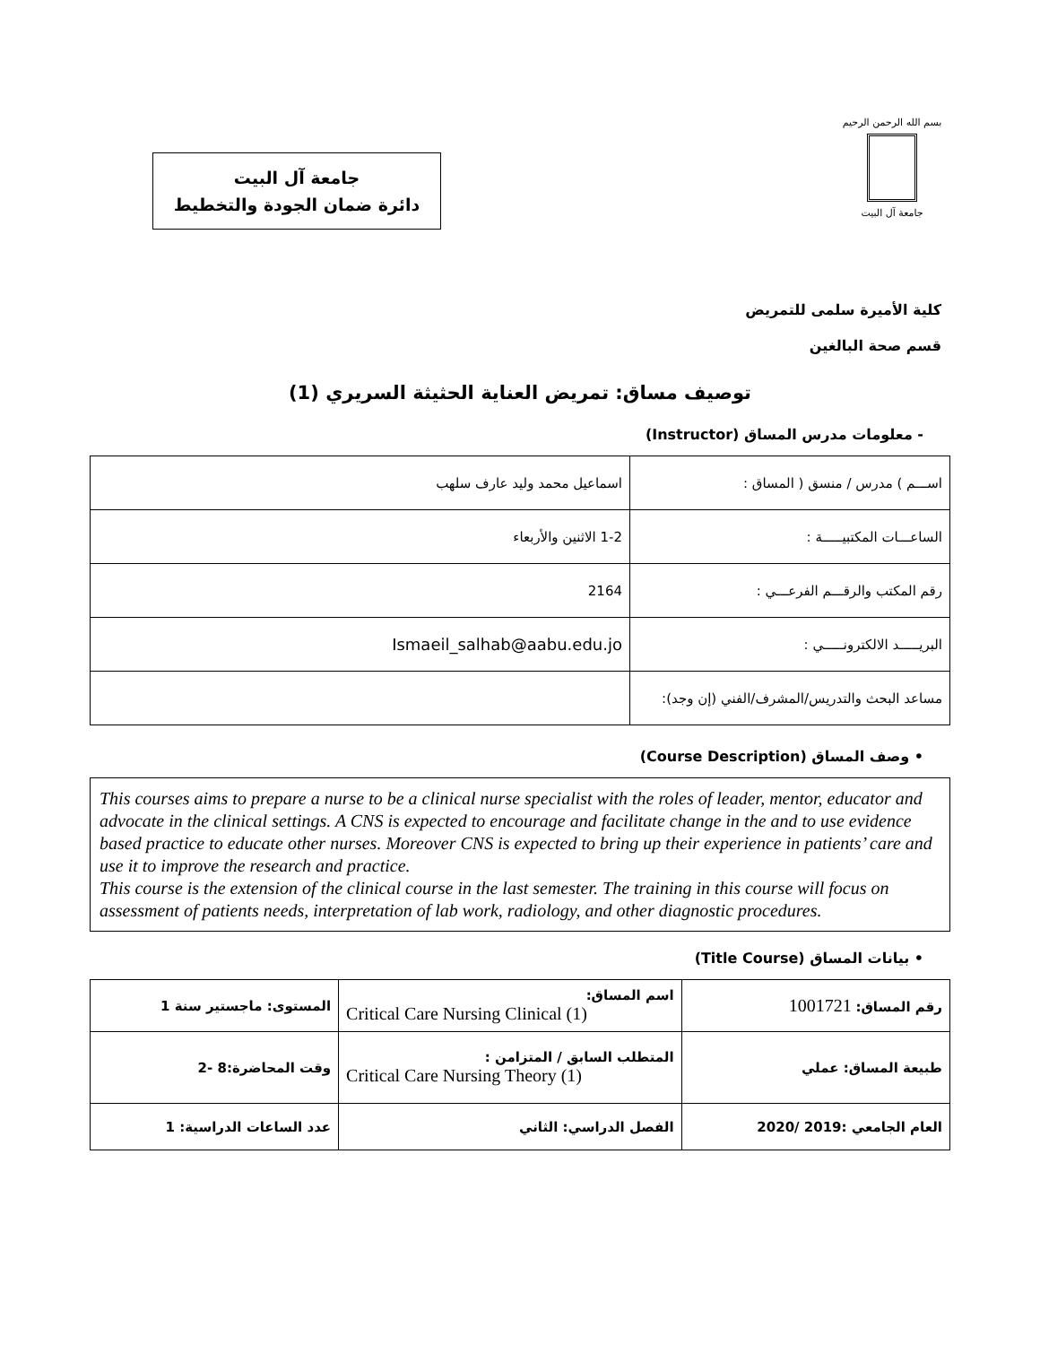بسم الله الرحمن الرحيم
جامعة آل البيت
جامعة آل البيت
دائرة ضمان الجودة والتخطيط
كلية الأميرة سلمى للتمريض
قسم صحة البالغين
توصيف مساق: تمريض العناية الحثيثة السريري (1)
- معلومات مدرس المساق (Instructor)
| اســـم ) مدرس / منسق ( المساق : | اسماعيل محمد وليد عارف سلهب |
| الساعـــات المكتبيـــــة : | 1-2 الاثنين والأربعاء |
| رقم المكتب والرقـــم الفرعـــي : | 2164 |
| البريـــــد الالكترونـــــي : | Ismaeil_salhab@aabu.edu.jo |
| مساعد البحث والتدريس/المشرف/الفني (إن وجد): | |
• وصف المساق (Course Description)
This courses aims to prepare a nurse to be a clinical nurse specialist with the roles of leader, mentor, educator and advocate in the clinical settings. A CNS is expected to encourage and facilitate change in the and to use evidence based practice to educate other nurses. Moreover CNS is expected to bring up their experience in patients’ care and use it to improve the research and practice.
This course is the extension of the clinical course in the last semester. The training in this course will focus on assessment of patients needs, interpretation of lab work, radiology, and other diagnostic procedures.
• بيانات المساق (Title Course)
| رقم المساق: 1001721 | اسم المساق: Critical Care Nursing Clinical (1) | المستوى: ماجستير سنة 1 |
| طبيعة المساق: عملي | المتطلب السابق / المتزامن : Critical Care Nursing Theory (1) | وقت المحاضرة:8 -2 |
| العام الجامعي :2019 /2020 | الفصل الدراسي: الثاني | عدد الساعات الدراسية: 1 |